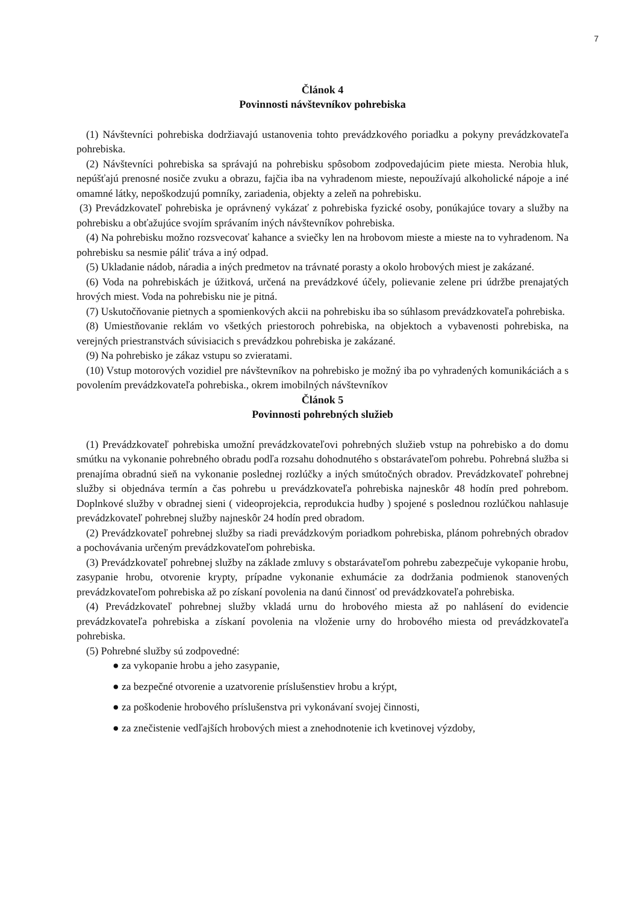7
Článok 4
Povinnosti návštevníkov pohrebiska
(1) Návštevníci pohrebiska dodržiavajú ustanovenia tohto prevádzkového poriadku a pokyny prevádzkovateľa pohrebiska.
(2) Návštevníci pohrebiska sa správajú na pohrebisku spôsobom zodpovedajúcim piete miesta. Nerobia hluk, nepúšťajú prenosné nosiče zvuku a obrazu, fajčia iba na vyhradenom mieste, nepoužívajú alkoholické nápoje a iné omamné látky, nepoškodzujú pomníky, zariadenia, objekty a zeleň na pohrebisku.
(3) Prevádzkovateľ pohrebiska je oprávnený vykázať z pohrebiska fyzické osoby, ponúkajúce tovary a služby na pohrebisku a obťažujúce svojím správaním iných návštevníkov pohrebiska.
(4) Na pohrebisku možno rozsvecovať kahance a sviečky len na hrobovom mieste a mieste na to vyhradenom. Na pohrebisku sa nesmie páliť tráva a iný odpad.
(5) Ukladanie nádob, náradia a iných predmetov na trávnaté porasty a okolo hrobových miest je zakázané.
(6) Voda na pohrebiskách je úžitková, určená na prevádzkové účely, polievanie zelene pri údržbe prenajatých hrových miest. Voda na pohrebisku nie je pitná.
(7) Uskutočňovanie pietnych a spomienkových akcii na pohrebisku iba so súhlasom prevádzkovateľa pohrebiska.
(8) Umiestňovanie reklám vo všetkých priestoroch pohrebiska, na objektoch a vybavenosti pohrebiska, na verejných priestranstvách súvisiacich s prevádzkou pohrebiska je zakázané.
(9) Na pohrebisko je zákaz vstupu so zvieratami.
(10) Vstup motorových vozidiel pre návštevníkov na pohrebisko je možný iba po vyhradených komunikáciách a s povolením prevádzkovateľa pohrebiska., okrem imobilných návštevníkov
Článok 5
Povinnosti pohrebných služieb
(1) Prevádzkovateľ pohrebiska umožní prevádzkovateľovi pohrebných služieb vstup na pohrebisko a do domu smútku na vykonanie pohrebného obradu podľa rozsahu dohodnutého s obstarávateľom pohrebu. Pohrebná služba si prenajíma obradnú sieň na vykonanie poslednej rozlúčky a iných smútočných obradov. Prevádzkovateľ pohrebnej služby si objednáva termín a čas pohrebu u prevádzkovateľa pohrebiska najneskôr 48 hodín pred pohrebom. Doplnkové služby v obradnej sieni ( videoprojekcia, reprodukcia hudby ) spojené s poslednou rozlúčkou nahlasuje prevádzkovateľ pohrebnej služby najneskôr 24 hodín pred obradom.
(2) Prevádzkovateľ pohrebnej služby sa riadi prevádzkovým poriadkom pohrebiska, plánom pohrebných obradov a pochovávania určeným prevádzkovateľom pohrebiska.
(3) Prevádzkovateľ pohrebnej služby na základe zmluvy s obstarávateľom pohrebu zabezpečuje vykopanie hrobu, zasypanie hrobu, otvorenie krypty, prípadne vykonanie exhumácie za dodržania podmienok stanovených prevádzkovateľom pohrebiska až po získaní povolenia na danú činnosť od prevádzkovateľa pohrebiska.
(4) Prevádzkovateľ pohrebnej služby vkladá urnu do hrobového miesta až po nahlásení do evidencie prevádzkovateľa pohrebiska a získaní povolenia na vloženie urny do hrobového miesta od prevádzkovateľa pohrebiska.
(5) Pohrebné služby sú zodpovedné:
● za vykopanie hrobu a jeho zasypanie,
● za bezpečné otvorenie a uzatvorenie príslušenstiev hrobu a krýpt,
● za poškodenie hrobového príslušenstva pri vykonávaní svojej činnosti,
● za znečistenie vedľajších hrobových miest a znehodnotenie ich kvetinovej výzdoby,